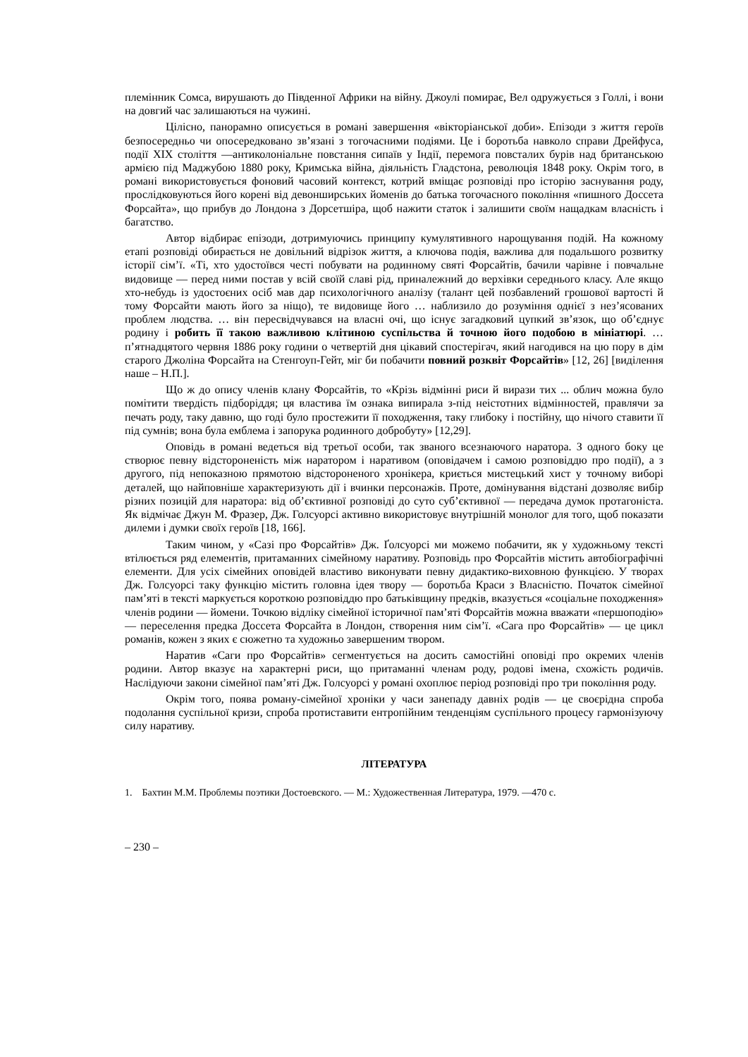племінник Сомса, вирушають до Південної Африки на війну. Джоулі помирає, Вел одружується з Голлі, і вони на довгий час залишаються на чужині.
Цілісно, панорамно описується в романі завершення «вікторіанської доби». Епізоди з життя героїв безпосередньо чи опосередковано зв’язані з тогочасними подіями. Це і боротьба навколо справи Дрейфуса, події XIX століття —антиколоніальне повстання сипаїв у Індії, перемога повсталих бурів над британською армією під Маджубою 1880 року, Кримська війна, діяльність Гладстона, революція 1848 року. Окрім того, в романі використовується фоновий часовий контекст, котрий вміщає розповіді про історію заснування роду, прослідковуються його корені від девонширських йоменів до батька тогочасного покоління «пишного Доссета Форсайта», що прибув до Лондона з Дорсетшіра, щоб нажити статок і залишити своїм нащадкам власність і багатство.
Автор відбирає епізоди, дотримуючись принципу кумулятивного нарощування подій. На кожному етапі розповіді обирається не довільний відрізок життя, а ключова подія, важлива для подальшого розвитку історії сім’ї. «Ті, хто удостоївся честі побувати на родинному святі Форсайтів, бачили чарівне і повчальне видовище — перед ними постав у всій своїй славі рід, приналежний до верхівки середнього класу. Але якщо хто-небудь із удостоєних осіб мав дар психологічного аналізу (талант цей позбавлений грошової вартості й тому Форсайти мають його за ніщо), те видовище його … наблизило до розуміння однієї з нез’ясованих проблем людства. … він пересвідчувався на власні очі, що існує загадковий цупкий зв’язок, що об’єднує родину і робить її такою важливою клітиною суспільства й точною його подобою в мініатюрі. … п’ятнадцятого червня 1886 року години о четвертій дня цікавий спостерігач, який нагодився на цю пору в дім старого Джоліна Форсайта на Стенгоуп-Гейт, міг би побачити повний розквіт Форсайтів» [12, 26] [виділення наше – Н.П.].
Що ж до опису членів клану Форсайтів, то «Крізь відмінні риси й вирази тих ... облич можна було помітити твердість підборіддя; ця властива їм ознака випирала з-під неістотних відмінностей, правлячи за печать роду, таку давню, що годі було простежити її походження, таку глибоку і постійну, що нічого ставити її під сумнів; вона була емблема і запорука родинного добробуту» [12,29].
Оповідь в романі ведеться від третьої особи, так званого всезнаючого наратора. З одного боку це створює певну відстороненість між наратором і наративом (оповідачем і самою розповіддю про події), а з другого, під непоказною прямотою відстороненого хронікера, криється мистецький хист у точному виборі деталей, що найповніше характеризують дії і вчинки персонажів. Проте, домінування відстані дозволяє вибір різних позицій для наратора: від об’єктивної розповіді до суто суб’єктивної — передача думок протагоніста. Як відмічає Джун М. Фразер, Дж. Голсуорсі активно використовує внутрішній монолог для того, щоб показати дилеми і думки своїх героїв [18, 166].
Таким чином, у «Сазі про Форсайтів» Дж. Ґолсуорсі ми можемо побачити, як у художньому тексті втілюється ряд елементів, притаманних сімейному наративу. Розповідь про Форсайтів містить автобіографічні елементи. Для усіх сімейних оповідей властиво виконувати певну дидактико-виховною функцією. У творах Дж. Голсуорсі таку функцію містить головна ідея твору — боротьба Краси з Власністю. Початок сімейної пам’яті в тексті маркується короткою розповіддю про батьківщину предків, вказується «соціальне походження» членів родини — йомени. Точкою відліку сімейної історичної пам’яті Форсайтів можна вважати «першоподію» — переселення предка Доссета Форсайта в Лондон, створення ним сім’ї. «Сага про Форсайтів» — це цикл романів, кожен з яких є сюжетно та художньо завершеним твором.
Наратив «Саги про Форсайтів» сегментується на досить самостійні оповіді про окремих членів родини. Автор вказує на характерні риси, що притаманні членам роду, родові імена, схожість родичів. Наслідуючи закони сімейної пам’яті Дж. Голсуорсі у романі охоплює період розповіді про три покоління роду.
Окрім того, поява роману-сімейної хроніки у часи занепаду давніх родів — це своєрідна спроба подолання суспільної кризи, спроба протиставити ентропійним тенденціям суспільного процесу гармонізуючу силу наративу.
ЛІТЕРАТУРА
1. Бахтин М.М. Проблемы поэтики Достоевского. — М.: Художественная Литература, 1979. —470 с.
– 230 –